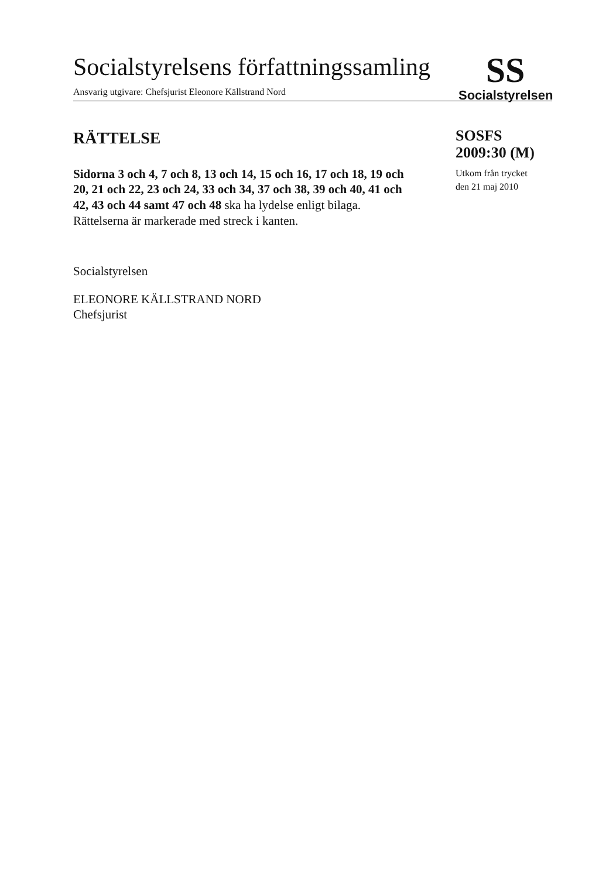Socialstyrelsens författningssamling
SS
Socialstyrelsen
Ansvarig utgivare: Chefsjurist Eleonore Källstrand Nord
RÄTTELSE
Sidorna 3 och 4, 7 och 8, 13 och 14, 15 och 16, 17 och 18, 19 och 20, 21 och 22, 23 och 24, 33 och 34, 37 och 38, 39 och 40, 41 och 42, 43 och 44 samt 47 och 48 ska ha lydelse enligt bilaga. Rättelserna är markerade med streck i kanten.
Socialstyrelsen
ELEONORE KÄLLSTRAND NORD
Chefsjurist
SOSFS
2009:30 (M)
Utkom från trycket
den 21 maj 2010